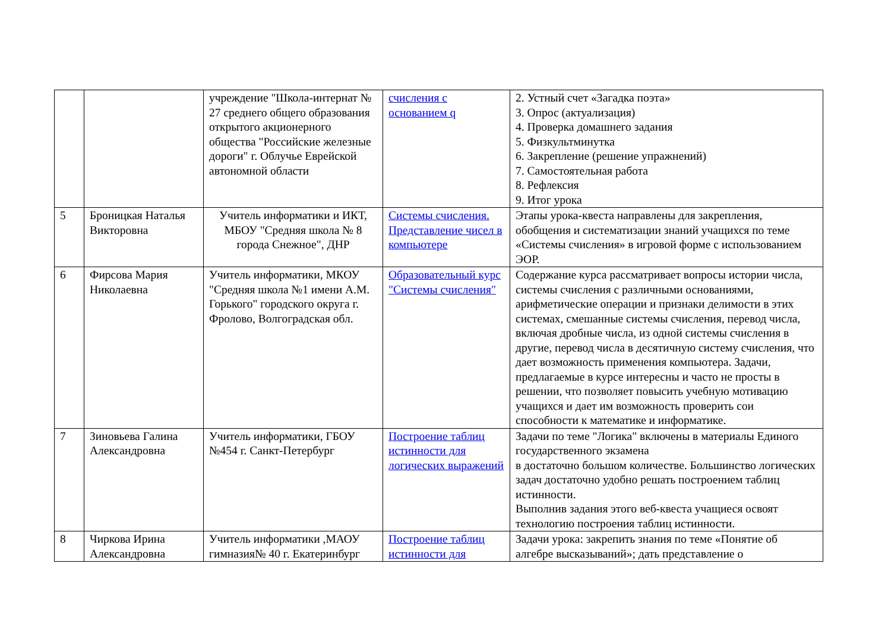| | | учреждение "Школа-интернат № 27 среднего общего образования открытого акционерного общества "Российские железные дороги" г. Облучье Еврейской автономной области | счисления с основанием q | 2. Устный счет «Загадка поэта» 3. Опрос (актуализация) 4. Проверка домашнего задания 5. Физкультминутка 6. Закрепление (решение упражнений) 7. Самостоятельная работа 8. Рефлексия 9. Итог урока |
| 5 | Броницкая Наталья Викторовна | Учитель информатики и ИКТ, МБОУ "Средняя школа № 8 города Снежное", ДНР | Системы счисления. Представление чисел в компьютере | Этапы урока-квеста направлены для закрепления, обобщения и систематизации знаний учащихся по теме «Системы счисления» в игровой форме с использованием ЭОР. |
| 6 | Фирсова Мария Николаевна | Учитель информатики, МКОУ "Средняя школа №1 имени А.М. Горького" городского округа г. Фролово, Волгоградская обл. | Образовательный курс "Системы счисления" | Содержание курса рассматривает вопросы истории числа, системы счисления с различными основаниями, арифметические операции и признаки делимости в этих системах, смешанные системы счисления, перевод числа, включая дробные числа, из одной системы счисления в другие, перевод числа в десятичную систему счисления, что дает возможность применения компьютера. Задачи, предлагаемые в курсе интересны и часто не просты в решении, что позволяет повысить учебную мотивацию учащихся и дает им возможность проверить сои способности к математике и информатике. |
| 7 | Зиновьева Галина Александровна | Учитель информатики, ГБОУ №454 г. Санкт-Петербург | Построение таблиц истинности для логических выражений | Задачи по теме "Логика" включены в материалы Единого государственного экзамена в достаточно большом количестве. Большинство логических задач достаточно удобно решать построением таблиц истинности. Выполнив задания этого веб-квеста учащиеся освоят технологию построения таблиц истинности. |
| 8 | Чиркова Ирина Александровна | Учитель информатики ,МАОУ гимназия№ 40 г. Екатеринбург | Построение таблиц истинности для | Задачи урока: закрепить знания по теме «Понятие об алгебре высказываний»; дать представление о |